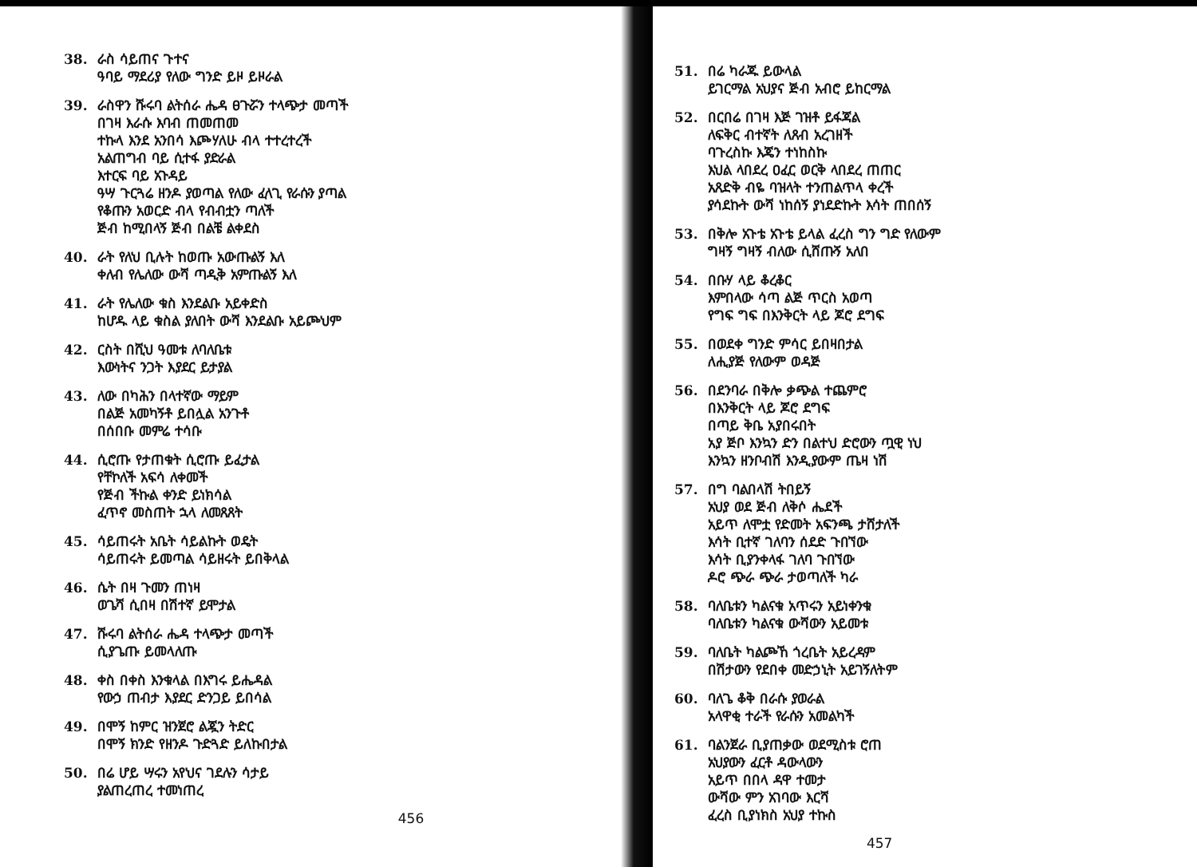38. ራስ ሳይጠና ጉተና
ዓባይ ማደሪያ የለው ግንድ ይዞ ይዞራል
39. ራስዋን ሹሩባ ልትሰራ ሔዳ ፀጉሯን ተላጭታ መጣች
በገዛ እራሱ እባብ ጠመጠመ
ተኩላ እንደ አንበሳ እጮሃለሁ ብላ ተተረተረች
አልጠግብ ባይ ሲተፋ ያድራል
እተርፍ ባይ አጉዳይ
ዓሣ ጉርጓሬ ዘንዶ ያወጣል የለው ፈላጊ የራሱን ያጣል
የቆጡን አወርድ ብላ የብብቷን ጣለች
ጅብ ከሚበላኝ ጅብ በልቼ ልቀደስ
40. ራት የለህ ቢሉት ከወጡ አውጡልኝ እለ
ቀለብ የሌለው ውሻ ጣዲቅ አምጡልኝ እለ
41. ራት የሌለው ቁስ እንደልቡ አይቀድስ
ከሆዱ ላይ ቁስል ያለበት ውሻ እንደልቡ አይጮህም
42. ርስት በሺህ ዓመቱ ለባለቤቱ
እውነትና ንጋት እያደር ይታያል
43. ለው በካሕን በላተኛው ማይም
በልጅ አመካኝቶ ይበሏል አንጉቶ
በሰበቡ መምሬ ተሳቡ
44. ሲሮጡ የታጠቁት ሲሮጡ ይፈታል
የቸኮለች አፍሳ ለቀመች
የጅብ ችኩል ቀንድ ይነክሳል
ፈጥኖ መስጠት ኋላ ለመጸጸት
45. ሳይጠሩት አቤት ሳይልኩት ወዴት
ሳይጠሩት ይመጣል ሳይዘሩት ይበቅላል
46. ሴት በዛ ጉመን ጠነዛ
ወጌሻ ሲበዛ በሽተኛ ይሞታል
47. ሹሩባ ልትሰራ ሔዳ ተላጭታ መጣች
ሲያጌጡ ይመላለጡ
48. ቀስ በቀስ እንቁላል በእግሩ ይሔዳል
የውኃ ጠብታ እያደር ድንጋይ ይበሳል
49. በሞኝ ከምር ዝንጀሮ ልጇን ትድር
በሞኝ ክንድ የዘንዶ ጉድጓድ ይለኩበታል
50. በሬ ሆይ ሣሩን አየህና ገደሉን ሳታይ
ያልጠረጠረ ተመነጠረ
456
51. በሬ ካራጁ ይውላል
ይገርማል አህያና ጅብ አብሮ ይከርማል
52. በርበሬ በገዛ እጅ ገዝቶ ይፋጃል
ለፍቅር ብተኛት ለጸብ አረገዘች
ባጉረስኩ እጄን ተነከስኩ
እህል ላበደረ ዐፈር ወርቅ ላበደረ ጠጠር
አጸድቅ ብዬ ባዝላት ተንጠልጥላ ቀረች
ያሳደኩት ውሻ ነከሰኝ ያነደድኩት እሳት ጠበሰኝ
53. በቅሎ አጉቴ አጉቴ ይላል ፈረስ ግን ግድ የለውም
ግዛኝ ግዛኝ ብለው ሲሸጡኝ አለበ
54. በቡሃ ላይ ቆረቆር
እምበላው ሳጣ ልጅ ጥርስ አወጣ
የግፍ ግፍ በእንቅርት ላይ ጆሮ ደግፍ
55. በወደቀ ግንድ ምሳር ይበዛበታል
ለሒያጅ የለውም ወዳጅ
56. በደንባራ በቅሎ ቃጭል ተጨምሮ
በእንቅርት ላይ ጆሮ ደግፍ
በጣይ ቅቤ አያበሩበት
አያ ጅቦ እንኳን ድን በልተህ ድሮውን ጧዊ ነህ
እንኳን ዘንቦብሽ እንዲያውም ጤዛ ነሽ
57. በግ ባልበላሽ ትበይኝ
አህያ ወደ ጅብ ለቅሶ ሔደች
አይጥ ለሞቷ የድመት አፍንጫ ታሸታለች
እሳት ቢተኛ ገለባን ሰደድ ጉበኘው
እሳት ቢያንቀላፋ ገለባ ጉበኘው
ዶሮ ጭራ ጭራ ታወጣለች ካራ
58. ባለቤቱን ካልናቁ አጥሩን አይነቀንቁ
ባለቤቱን ካልናቁ ውሻውን አይመቱ
59. ባለቤት ካልጮኸ ጎረቤት አይረዳም
በሽታውን የደበቀ መድኃኒት አይገኝለትም
60. ባለጌ ቆቅ በራሱ ያወራል
አላዋቂ ተራች የራሱን አመልካች
61. ባልንጀራ ቢያጠቃው ወደሚስቱ ሮጠ
አህያውን ፈርቶ ዳውላውን
አይጥ በበላ ዳዋ ተመታ
ውሻው ምን አገባው እርሻ
ፈረስ ቢያነክስ አህያ ተኩስ
457